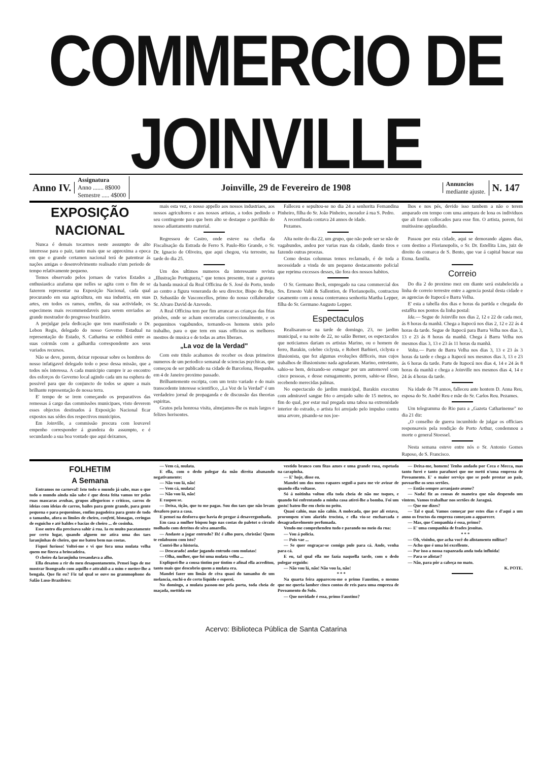COMMERCIO DE JOINVILLE
Anno IV.
Assignatura
Anno ....... 8$000
Semestre ..... 4$000
Joinville, 29 de Fevereiro de 1908
Annuncios
mediante ajuste.
N. 147
EXPOSIÇÃO NACIONAL
Nunca é demais tocarmos neste assumpto de alto interresse para o paiz, tanto mais que se approxima a epoca em que o grande certamen nacional terá de patentear ás nações amigas o desenvolvimento realisado n'um periodo de tempo relativamente pequeno.
Temos observado pelos jornaes de varios Estados a enthusiastica azafama que nelles se agita com o fim de se fazerem representar na Exposição Nacional, cada qual procurando em sua agricultura, em sua industria, em suas artes, em todos os ramos, emfim, da sua actividade, os especimens mais recommendaveis para serem enviados ao grande mostrador do progresso brazileiro.
A prejulgar pela dedicação que tem manifestado o Dr. Lebon Regis, delegado do nosso Governo Estadual na representação do Estado, S. Catharina se exhibirá entre as suas coirmãs com a galhardia correspondente aos seus variados recursos.
Não se deve, porem, deixar repousar sobre os hombros do nosso infatigavel delegado todo o peso dessa missão, que a todos nós interessa. A cada municipio cumpre ir ao encontro dos esforços do Governo local agindo cada um na esphera do possivel para que do conjuncto de todos se apure a mais brilhante representação de nossa terra.
E' tempo de se irem começando os preparativos das remessas á cargo das commissões municipaes, visto deverem esses objectos destinados á Exposição Nacional ficar expostos nas sédes dos respectivos municipios.
Em Joinville, a commissão procura com louvavel empenho corresponder á grandeza do assumpto, e é secundando a sua boa vontade que aqui deixamos,
mais esta vez, o nosso appello aos nossos industriaes, aos nossos agricultores e aos nossos artistas, a todos pedindo o seu contingente para que bem alto se destaque o pavilhão do nosso adiantamento material.
Regressou de Castro, onde esteve na chefia da Fiscalisação da Estrada de Ferro S. Paulo-Rio Grande, o Sr. Dr. Ignacio de Oliveira, que aqui chegou, via terrestre, na tarde do dia 25.
Um dos ultimos numeros da interessante revista „Illustração Portugueza," que temos presente, traz a gravura da banda musical da Real Officina de S. José do Porto, tendo ao centro a figura veneranda do seu director, Bispo de Beja, D. Sebastião de Vasconcellos, primo do nosso collaborador Sr. Alvaro David de Azevedo.
A Real Officina tem por fim arrancar as crianças das frias prisões, onde se acham encerradas correccionalmente, e os pequeninos vagabundos, tornando-os homens uteis pelo trabalho, para o que tem em suas officinas os melhores mestres de musica e de todas as artes liberaes.
„La voz de la Verdad"
Com este titulo acabamos de receber os dous primeiros numeros de um periodico semanal de sciencias psychicas, que começou de ser publicado na cidade de Barcelona, Hespanha, em 4 de Janeiro proximo passado.
Brilhantemente escripta, com um texto variado e do mais transcedente interesse scientifico, „La Voz de la Verdad" é um verdadeiro jornal de propaganda e de discussão das theorias espiritas.
Gratos pela honrosa visita, almejamos-lhe os mais largos e felizes horisontes.
Falleceu e sepultou-se no dia 24 a senhorita Fernandina Pinheiro, filha do Sr. João Pinheiro, morador á rua S. Pedro.
A recemfinada contava 24 annos de idade.
Pezames.
Alta noite do dia 22, um grupo, que não pode ser se não de vagabundos, andou por varias ruas da cidade, dando tiros e fazendo outras proezas.
Como destas columnas temos reclamado, é de toda a necessidade a vinda de um pequeno destacamento policial que reprima excessos desses, tão fora dos nossos habitos.
O Sr. Germano Beck, empregado na casa commercial dos Srs. Ernesto Vahl & Sallentien, de Florianopolis, contractou casamento com a nossa conterranea senhorita Martha Lepper, filha do Sr. Germano Augusto Lepper.
Espectaculos
Realisaram-se na tarde de domingo, 23, no jardim municipal, e na noite de 22, no salão Berner, os espectaculos que noticiamos dariam os artistas Marino, ou o homem de ferro, Barakin, celebre ciclysta, e Robert Barbieri, ciclysta e illusionista, que fez algumas evoluções difficeis, mas cujos trabalhos de illusionismo nada agradaram. Marino, entretanto, sahio-se bem, deixando-se esmagar por um automovel com cinco pessoas, e desse esmagamento, porem, sahio-se illeso, recebendo merecidas palmas.
No espectaculo do jardim municipal, Barakin executou com admiravel sangue frio o arrojado salto de 15 metros, no fim do qual, por estar mal pregada uma taboa na extremidade interior do estrado, o artista foi arrojado pelo impulso contra uma arvore, pisando-se nos joe-
lhos e nos pés, devido isso tambem a não o terem amparado em tempo com uma antepara de lona os individuos que ali foram collocados para esse fim. O artista, porem, foi muitissimo applaudido.
Passou por esta cidade, aqui se demorando alguns dias, com destino a Florianopolis, o Sr. Dr. Estellita Lins, juiz de direito da comarca de S. Bento, que vae á capital buscar sua Exma. familia.
Correio
Do dia 2 do proximo mez em diante será estabelecida a linha de correio terrestre entre a agencia postal desta cidade e as agencias de Itapocú e Barra Velha.
E' esta a tabella dos dias e horas da partida e chegada do estafêta nos pontos da linha postal:
Ida.— Segue de Joinville nos dias 2, 12 e 22 de cada mez, ás 8 horas da manhã. Chega a Itapocú nos dias 2, 12 e 22 ás 4 horas da tarde. Segue de Itapocú para Barra Velha nos dias 3, 13 e 23 ás 8 horas da manhã. Chega á Barra Velha nos mesmos dias 3, 13 e 23 ás 11 horas da manhã.
Volta.— Parte de Barra Velha nos dias 3, 13 e 23 ás 3 horas da tarde e chega a Itapocú nos mesmos dias 3, 13 e 23 ás 6 horas da tarde. Parte de Itapocú nos dias 4, 14 e 24 ás 8 horas da manhã e chega a Joinville nos mesmos dias 4, 14 e 24 ás 4 horas da tarde.
Na idade de 78 annos, falleceu ante hontem D. Anna Reu, esposa do Sr. André Reu e mãe do Sr. Carlos Reu. Pezames.
Um telegramma do Rio para a „Gazeta Catharinense" no dia 21 diz:
„O conselho de guerra incumbido de julgar os officiaes responsaveis pela rendição de Porto Arthur, condemnou a morte o general Stoessel.
Nesta semana esteve entre nós o Sr. Antonio Gomes Raposo, de S. Francisco.
FOLHETIM
A Semana
Entramos no carneval! Isto todo o mundo já sabe, mas o que todo o mundo ainda não sabe é que desta feita vamos ter pelas ruas mascaras avulsas, grupos allegoricos e criticos, carros de ideias com ideias de carros, bailes para gente grande, para gente pequena e para pequeninos, emfim pagodeira para gente de todo o tamanho, afora os limões de cheiro, confetti, bisnagas, ceringas de esguicho e até baldes e bacias de cheiro ... de cosinha.
Esse outro dia precisava sahir á rua. Ia eu muito pacatamente por certo lugar, quando alguem me atira uma dos taes laranjinhas de cheiro, que me bateu bem nas costas.
Fiquei furioso! Voltei-me e vi que fora uma mulata velha quem me fizera a brincadeira.
O cheiro da laranjinha tresandava a alho.
Ella desatou a rir do meu desapontamento. Pensei logo de me mostrar lisongeado com aquillo e attrahil-a a mim e metter-lhe a bengala. Que fiz eu? Fiz tal qual se ouve no grammophone do Salão Luso-Brazileiro:
— Vem cá, mulata.
E ella, com o dedo polegar da mão direita abanando negativamente:
— Não vou lá, não!
— Vem cá, mulata!
— Não vou lá, não!
E raspou se.
— Deixa, tição, que tu me pagas. Sou dos taes que não levam desaforo para a casa.
E pensei na desforra que havia de pregar á desavergonhada.
Em casa a mulher bispou logo nas costas do paletot o circulo molhado com detritos de sêra amarella.
— Andaste a jogar entrudo? Ih! é alho puro, christão! Quem te enlabuzou com isto?
Contei-lhe a historia.
— Descarado! andar jogando entrudo com mulatas!
— Olha, mulher, que foi uma mulata velha ...
Expliquei-lhe a cousa tintim por tintim e afinal ella acreditou, tanto mais que descobrio quem a mulata era.
Mandei fazer um limão de cêra quasi do tamanho de um melancia, enchi-o de certo liquido e esperei.
No domingo, a mulata passou-me pela porta, toda cheia de maçada, mettida em
vestido branco com fitas azues e uma grande rosa, espetada na carapinha.
— E' hoje, disse eu.
Mandei um dos meus rapazes seguil-a para me vir avizar de quando ella voltasse.
Só á noitinha voltou ella toda cheia de não me toques, e quando foi enfrentando a minha casa atirei-lhe a bomba. Foi um gosto! bateu-lhe em cheio no peito.
Quasi cahio, mas não cahio. A molecada, que por ali estava, prorompeu n'um alarido trocista, e ella vio-se encharcada e desagradavelmente perfumada.
Vendo-me comprehendeu tudo e parando no meio da rua:
— Vou á policia.
— Pois vae ...
— Se quer engraçar-se comigo pule para cá. Ande, venha para cá.
E eu, tal qual ella me fazia naquella tarde, com o dedo polegar erguido:
— Não vou lá, não! Não vou la, não!
* * *
Na quarta feira appareceu-me o primo Faustino, o mesmo que me queria lamber cinco contos de reis para uma empreza de Povoamento do Solo.
— Que novidade é essa, primo Faustino?
— Deixa-me, homem! Tenho andado por Ceca e Mecca, mas tanto furei e tanto parafuzei que me metti n'uma empreza de Povoamento. E' o maior serviço que se pode prestar ao paiz, povoarlhe os seus sertões.
— Então sempre arranjaste arame?
— Nada! fiz as cousas de maneira que não despendo um vintem. Vamos trabalhar nos sertões de Jaraguá.
— Que me dizes?
— Tal e qual. Vamos começar por estes dias e d'aqui a um anno os fructos da empreza começam a apparecer.
— Mas, que Companhia é essa, primo?
— E' uma companhia de frades jesuitas.
* * *
— Oh, visinho, que acha você do alistamento militar?
— Acho que é uma lei excellente.
— Por isso a nossa rapazeada anda toda influida!
— Para se alistar?
— Não, para pôr a cabeça no mato.
K. POTE.
Acervo: Biblioteca Pública de Santa Catarina